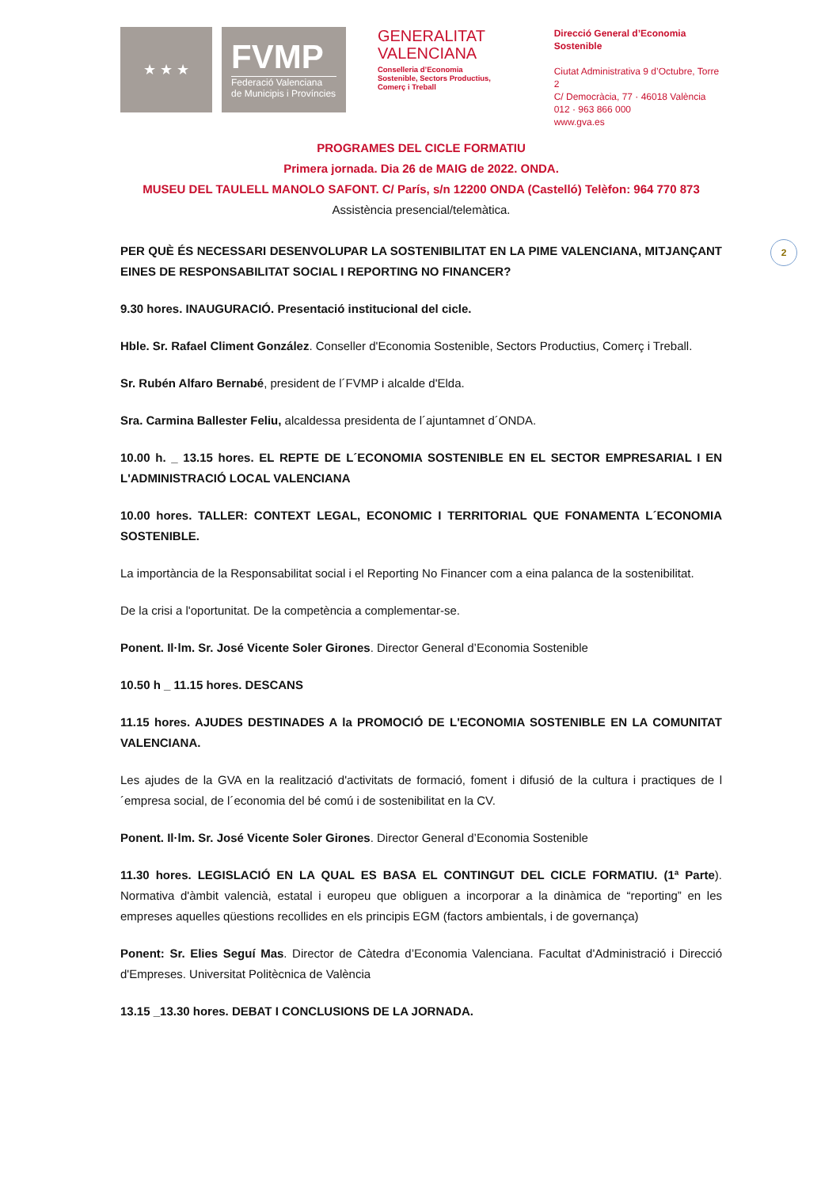★ ★ ★
FVMP
Federació Valenciana
de Municipis i Províncies
GENERALITAT
VALENCIANA
Conselleria d’Economia
Sostenible, Sectors Productius,
Comerç i Treball
Direcció General d’Economia Sostenible
Ciutat Administrativa 9 d’Octubre, Torre 2
C/ Democràcia, 77 · 46018 València
012 · 963 866 000
www.gva.es
PROGRAMES DEL CICLE FORMATIU
Primera jornada. Dia 26 de MAIG de 2022. ONDA.
MUSEU DEL TAULELL MANOLO SAFONT. C/ París, s/n 12200 ONDA (Castelló) Telèfon: 964 770 873
Assistència presencial/telemàtica.
PER QUÈ ÉS NECESSARI DESENVOLUPAR LA SOSTENIBILITAT EN LA PIME VALENCIANA, MITJANÇANT EINES DE RESPONSABILITAT SOCIAL I REPORTING NO FINANCER?
9.30 hores. INAUGURACIÓ. Presentació institucional del cicle.
Hble. Sr. Rafael Climent González. Conseller d'Economia Sostenible, Sectors Productius, Comerç i Treball.
Sr. Rubén Alfaro Bernabé, president de l´FVMP i alcalde d'Elda.
Sra. Carmina Ballester Feliu, alcaldessa presidenta de l´ajuntamnet d´ONDA.
10.00 h. _ 13.15 hores. EL REPTE DE L´ECONOMIA SOSTENIBLE EN EL SECTOR EMPRESARIAL I EN L'ADMINISTRACIÓ LOCAL VALENCIANA
10.00 hores. TALLER: CONTEXT LEGAL, ECONOMIC I TERRITORIAL QUE FONAMENTA L´ECONOMIA SOSTENIBLE.
La importància de la Responsabilitat social i el Reporting No Financer com a eina palanca de la sostenibilitat.
De la crisi a l'oportunitat. De la competència a complementar-se.
Ponent. Il·lm. Sr. José Vicente Soler Girones. Director General d’Economia Sostenible
10.50 h _ 11.15 hores. DESCANS
11.15 hores. AJUDES DESTINADES A la PROMOCIÓ DE L'ECONOMIA SOSTENIBLE EN LA COMUNITAT VALENCIANA.
Les ajudes de la GVA en la realització d'activitats de formació, foment i difusió de la cultura i practiques de l´empresa social, de l´economia del bé comú i de sostenibilitat en la CV.
Ponent. Il·lm. Sr. José Vicente Soler Girones. Director General d’Economia Sostenible
11.30 hores. LEGISLACIÓ EN LA QUAL ES BASA EL CONTINGUT DEL CICLE FORMATIU. (1ª Parte). Normativa d'àmbit valencià, estatal i europeu que obliguen a incorporar a la dinàmica de “reporting” en les empreses aquelles qüestions recollides en els principis EGM (factors ambientals, i de governança)
Ponent: Sr. Elies Seguí Mas. Director de Càtedra d’Economia Valenciana. Facultat d'Administració i Direcció d'Empreses. Universitat Politècnica de València
13.15 _13.30 hores. DEBAT I CONCLUSIONS DE LA JORNADA.
2